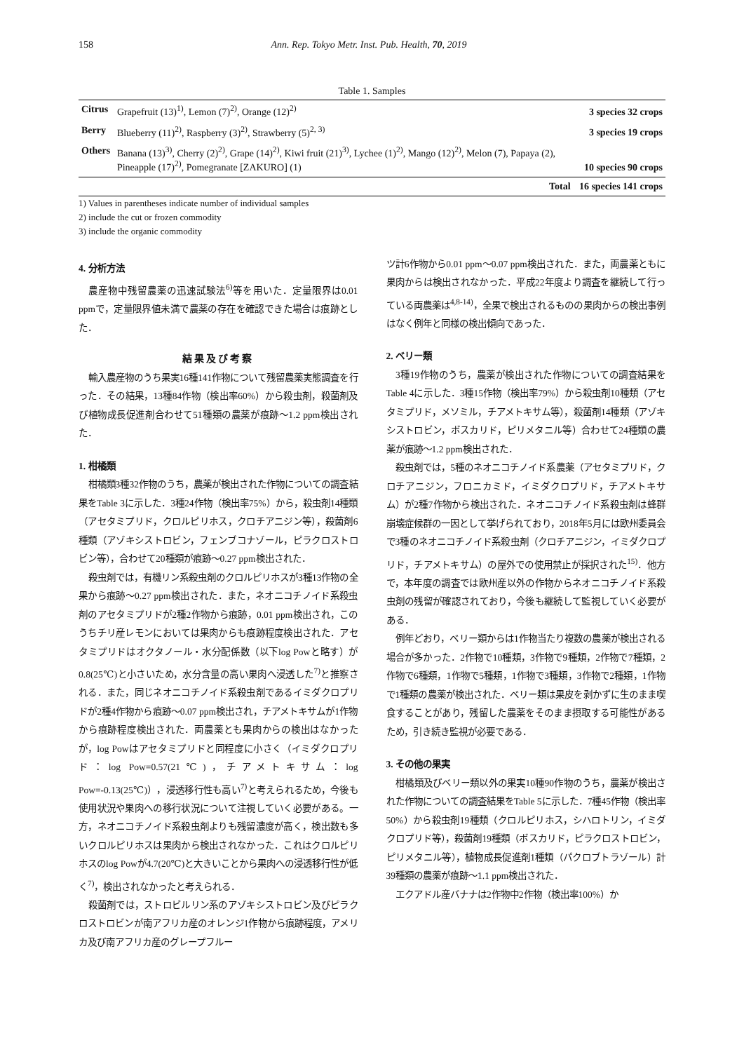158 Ann. Rep. Tokyo Metr. Inst. Pub. Health, 70, 2019
Table 1. Samples
| Citrus | Grapefruit (13)<sup>1)</sup>, Lemon (7)<sup>2)</sup>, Orange (12)<sup>2)</sup> | 3 species 32 crops |
| Berry | Blueberry (11)<sup>2)</sup>, Raspberry (3)<sup>2)</sup>, Strawberry (5)<sup>2, 3)</sup> | 3 species 19 crops |
| Others | Banana (13)<sup>3)</sup>, Cherry (2)<sup>2)</sup>, Grape (14)<sup>2)</sup>, Kiwi fruit (21)<sup>3)</sup>, Lychee (1)<sup>2)</sup>, Mango (12)<sup>2)</sup>, Melon (7), Papaya (2), Pineapple (17)<sup>2)</sup>, Pomegranate [ZAKURO] (1) | 10 species 90 crops |
| | Total | 16 species 141 crops |
1) Values in parentheses indicate number of individual samples
2) include the cut or frozen commodity
3) include the organic commodity
4. 分析方法
農産物中残留農薬の迅速試験法<sup>6)</sup>等を用いた．定量限界は0.01 ppmで，定量限界値未満で農薬の存在を確認できた場合は痕跡とした．
結果及び考察
輸入農産物のうち果実16種141作物について残留農薬実態調査を行った．その結果，13種84作物（検出率60%）から殺虫剤，殺菌剤及び植物成長促進剤合わせて51種類の農薬が痕跡～1.2 ppm検出された．
1. 柑橘類
柑橘類3種32作物のうち，農薬が検出された作物についての調査結果をTable 3に示した．3種24作物（検出率75%）から，殺虫剤14種類（アセタミプリド，クロルピリホス，クロチアニジン等），殺菌剤6種類（アゾキシストロビン，フェンブコナゾール，ピラクロストロビン等），合わせて20種類が痕跡～0.27 ppm検出された．
殺虫剤では，有機リン系殺虫剤のクロルピリホスが3種13作物の全果から痕跡～0.27 ppm検出された．また，ネオニコチノイド系殺虫剤のアセタミプリドが2種2作物から痕跡，0.01 ppm検出され，このうちチリ産レモンにおいては果肉からも痕跡程度検出された．アセタミプリドはオクタノール・水分配係数（以下log Powと略す）が0.8(25℃)と小さいため，水分含量の高い果肉へ浸透した<sup>7)</sup>と推察される．また，同じネオニコチノイド系殺虫剤であるイミダクロプリドが2種4作物から痕跡～0.07 ppm検出され，チアメトキサムが1作物から痕跡程度検出された．両農薬とも果肉からの検出はなかったが，log Powはアセタミプリドと同程度に小さく（イミダクロプリド：log Pow=0.57(21℃)，チアメトキサム：log Pow=-0.13(25℃)），浸透移行性も高い<sup>7)</sup>と考えられるため，今後も使用状況や果肉への移行状況について注視していく必要がある。一方，ネオニコチノイド系殺虫剤よりも残留濃度が高く，検出数も多いクロルピリホスは果肉から検出されなかった．これはクロルピリホスのlog Powが4.7(20℃)と大きいことから果肉への浸透移行性が低く<sup>7)</sup>，検出されなかったと考えられる．
殺菌剤では，ストロビルリン系のアゾキシストロビン及びピラクロストロビンが南アフリカ産のオレンジ1作物から痕跡程度，アメリカ及び南アフリカ産のグレープフルー
ツ計6作物から0.01 ppm～0.07 ppm検出された．また，両農薬ともに果肉からは検出されなかった．平成22年度より調査を継続して行っている両農薬は<sup>4,8-14)</sup>，全果で検出されるものの果肉からの検出事例はなく例年と同様の検出傾向であった．
2. ベリー類
3種19作物のうち，農薬が検出された作物についての調査結果をTable 4に示した．3種15作物（検出率79%）から殺虫剤10種類（アセタミプリド，メソミル，チアメトキサム等），殺菌剤14種類（アゾキシストロビン，ボスカリド，ピリメタニル等）合わせて24種類の農薬が痕跡～1.2 ppm検出された．
殺虫剤では，5種のネオニコチノイド系農薬（アセタミプリド，クロチアニジン，フロニカミド，イミダクロプリド，チアメトキサム）が2種7作物から検出された．ネオニコチノイド系殺虫剤は蜂群崩壊症候群の一因として挙げられており，2018年5月には欧州委員会で3種のネオニコチノイド系殺虫剤（クロチアニジン，イミダクロプリド，チアメトキサム）の屋外での使用禁止が採択された<sup>15)</sup>．他方で，本年度の調査では欧州産以外の作物からネオニコチノイド系殺虫剤の残留が確認されており，今後も継続して監視していく必要がある．
例年どおり，ベリー類からは1作物当たり複数の農薬が検出される場合が多かった．2作物で10種類，3作物で9種類，2作物で7種類，2作物で6種類，1作物で5種類，1作物で3種類，3作物で2種類，1作物で1種類の農薬が検出された．ベリー類は果皮を剥かずに生のまま喫食することがあり，残留した農薬をそのまま摂取する可能性があるため，引き続き監視が必要である．
3. その他の果実
柑橘類及びベリー類以外の果実10種90作物のうち，農薬が検出された作物についての調査結果をTable 5に示した．7種45作物（検出率50%）から殺虫剤19種類（クロルピリホス，シハロトリン，イミダクロプリド等），殺菌剤19種類（ボスカリド，ピラクロストロビン，ピリメタニル等），植物成長促進剤1種類（パクロブトラゾール）計39種類の農薬が痕跡～1.1 ppm検出された．
エクアドル産バナナは2作物中2作物（検出率100%）か